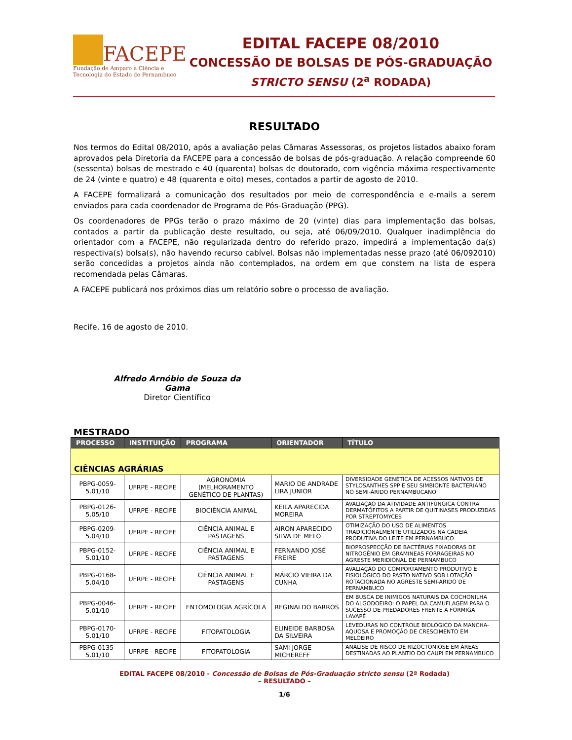FACEPE
Fundação de Amparo à Ciência e
Tecnologia do Estado de Pernambuco
EDITAL FACEPE 08/2010
CONCESSÃO DE BOLSAS DE PÓS-GRADUAÇÃO
STRICTO SENSU (2<sup>a</sup> RODADA)
RESULTADO
Nos termos do Edital 08/2010, após a avaliação pelas Câmaras Assessoras, os projetos listados abaixo foram aprovados pela Diretoria da FACEPE para a concessão de bolsas de pós-graduação. A relação compreende 60 (sessenta) bolsas de mestrado e 40 (quarenta) bolsas de doutorado, com vigência máxima respectivamente de 24 (vinte e quatro) e 48 (quarenta e oito) meses, contados a partir de agosto de 2010.
A FACEPE formalizará a comunicação dos resultados por meio de correspondência e e-mails a serem enviados para cada coordenador de Programa de Pós-Graduação (PPG).
Os coordenadores de PPGs terão o prazo máximo de 20 (vinte) dias para implementação das bolsas, contados a partir da publicação deste resultado, ou seja, até 06/09/2010. Qualquer inadimplência do orientador com a FACEPE, não regularizada dentro do referido prazo, impedirá a implementação da(s) respectiva(s) bolsa(s), não havendo recurso cabível. Bolsas não implementadas nesse prazo (até 06/092010) serão concedidas a projetos ainda não contemplados, na ordem em que constem na lista de espera recomendada pelas Câmaras.
A FACEPE publicará nos próximos dias um relatório sobre o processo de avaliação.
Recife, 16 de agosto de 2010.
Alfredo Arnóbio de Souza da Gama
Diretor Científico
MESTRADO
| PROCESSO | INSTITUIÇÃO | PROGRAMA | ORIENTADOR | TÍTULO |
| --- | --- | --- | --- | --- |
| CIÊNCIAS AGRÁRIAS | | | | |
| PBPG-0059-5.01/10 | UFRPE - RECIFE | AGRONOMIA (MELHORAMENTO GENÉTICO DE PLANTAS) | MARIO DE ANDRADE LIRA JUNIOR | DIVERSIDADE GENÉTICA DE ACESSOS NATIVOS DE STYLOSANTHES SPP E SEU SIMBIONTE BACTERIANO NO SEMI-ÁRIDO PERNAMBUCANO |
| PBPG-0126-5.05/10 | UFRPE - RECIFE | BIOCIÊNCIA ANIMAL | KEILA APARECIDA MOREIRA | AVALIAÇÃO DA ATIVIDADE ANTIFÚNGICA CONTRA DERMATÓFITOS A PARTIR DE QUITINASES PRODUZIDAS POR STREPTOMYCES |
| PBPG-0209-5.04/10 | UFRPE - RECIFE | CIÊNCIA ANIMAL E PASTAGENS | AIRON APARECIDO SILVA DE MELO | OTIMIZAÇÃO DO USO DE ALIMENTOS TRADICIONALMENTE UTILIZADOS NA CADEIA PRODUTIVA DO LEITE EM PERNAMBUCO |
| PBPG-0152-5.01/10 | UFRPE - RECIFE | CIÊNCIA ANIMAL E PASTAGENS | FERNANDO JOSÉ FREIRE | BIOPROSPECÇÃO DE BACTÉRIAS FIXADORAS DE NITROGÊNIO EM GRAMINEAS FORRAGEIRAS NO AGRESTE MERIDIONAL DE PERNAMBUCO |
| PBPG-0168-5.04/10 | UFRPE - RECIFE | CIÊNCIA ANIMAL E PASTAGENS | MÁRCIO VIEIRA DA CUNHA | AVALIAÇÃO DO COMPORTAMENTO PRODUTIVO E FISIOLÓGICO DO PASTO NATIVO SOB LOTAÇÃO ROTACIONADA NO AGRESTE SEMI-ÁRIDO DE PERNAMBUCO |
| PBPG-0046-5.01/10 | UFRPE - RECIFE | ENTOMOLOGIA AGRÍCOLA | REGINALDO BARROS | EM BUSCA DE INIMIGOS NATURAIS DA COCHONILHA DO ALGODOEIRO: O PAPEL DA CAMUFLAGEM PARA O SUCESSO DE PREDADORES FRENTE A FORMIGA LAVAPÉ |
| PBPG-0170-5.01/10 | UFRPE - RECIFE | FITOPATOLOGIA | ELINEIDE BARBOSA DA SILVEIRA | LEVEDURAS NO CONTROLE BIOLÓGICO DA MANCHA-AQUOSA E PROMOÇÃO DE CRESCIMENTO EM MELOEIRO |
| PBPG-0135-5.01/10 | UFRPE - RECIFE | FITOPATOLOGIA | SAMI JORGE MICHEREFF | ANÁLISE DE RISCO DE RIZOCTONIOSE EM ÁREAS DESTINADAS AO PLANTIO DO CAUPI EM PERNAMBUCO |
EDITAL FACEPE 08/2010 - Concessão de Bolsas de Pós-Graduação stricto sensu (2ª Rodada)
– RESULTADO –
1/6